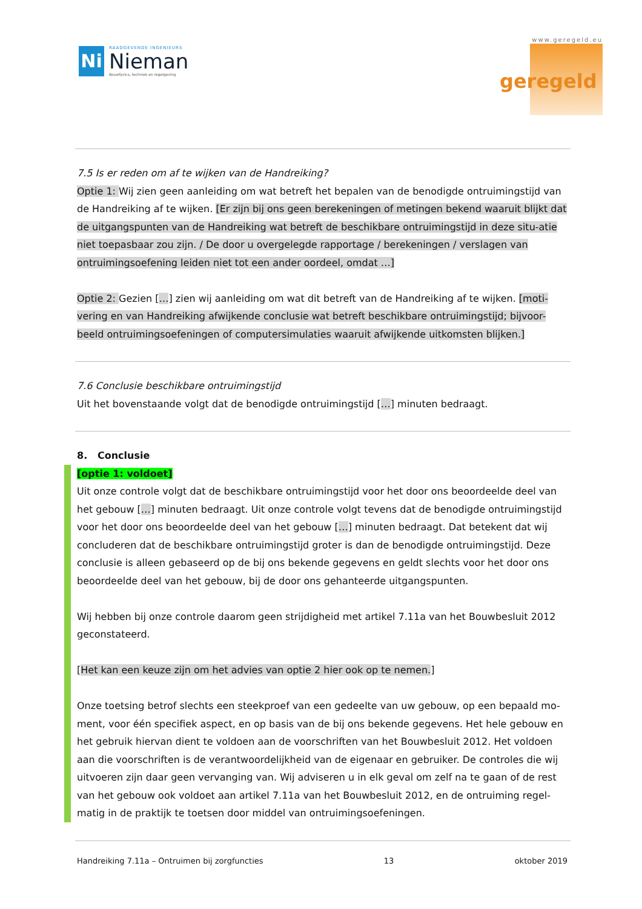Ni
RAADGEVENDE INGENIEURS
Nieman
Bouwfysica, techniek en regelgeving
www.geregeld.eu
geregeld
7.5 Is er reden om af te wijken van de Handreiking?
Optie 1: Wij zien geen aanleiding om wat betreft het bepalen van de benodigde ontruimingstijd van de Handreiking af te wijken. [Er zijn bij ons geen berekeningen of metingen bekend waaruit blijkt dat de uitgangspunten van de Handreiking wat betreft de beschikbare ontruimingstijd in deze situ-atie niet toepasbaar zou zijn. / De door u overgelegde rapportage / berekeningen / verslagen van ontruimingsoefening leiden niet tot een ander oordeel, omdat …]
Optie 2: Gezien […] zien wij aanleiding om wat dit betreft van de Handreiking af te wijken. [moti-vering en van Handreiking afwijkende conclusie wat betreft beschikbare ontruimingstijd; bijvoor-beeld ontruimingsoefeningen of computersimulaties waaruit afwijkende uitkomsten blijken.]
7.6 Conclusie beschikbare ontruimingstijd
Uit het bovenstaande volgt dat de benodigde ontruimingstijd […] minuten bedraagt.
8. Conclusie
[optie 1: voldoet]
Uit onze controle volgt dat de beschikbare ontruimingstijd voor het door ons beoordeelde deel van het gebouw […] minuten bedraagt. Uit onze controle volgt tevens dat de benodigde ontruimingstijd voor het door ons beoordeelde deel van het gebouw […] minuten bedraagt. Dat betekent dat wij concluderen dat de beschikbare ontruimingstijd groter is dan de benodigde ontruimingstijd. Deze conclusie is alleen gebaseerd op de bij ons bekende gegevens en geldt slechts voor het door ons beoordeelde deel van het gebouw, bij de door ons gehanteerde uitgangspunten.
Wij hebben bij onze controle daarom geen strijdigheid met artikel 7.11a van het Bouwbesluit 2012 geconstateerd.
[Het kan een keuze zijn om het advies van optie 2 hier ook op te nemen.]
Onze toetsing betrof slechts een steekproef van een gedeelte van uw gebouw, op een bepaald mo-ment, voor één specifiek aspect, en op basis van de bij ons bekende gegevens. Het hele gebouw en het gebruik hiervan dient te voldoen aan de voorschriften van het Bouwbesluit 2012. Het voldoen aan die voorschriften is de verantwoordelijkheid van de eigenaar en gebruiker. De controles die wij uitvoeren zijn daar geen vervanging van. Wij adviseren u in elk geval om zelf na te gaan of de rest van het gebouw ook voldoet aan artikel 7.11a van het Bouwbesluit 2012, en de ontruiming regel-matig in de praktijk te toetsen door middel van ontruimingsoefeningen.
Handreiking 7.11a – Ontruimen bij zorgfuncties 13 oktober 2019